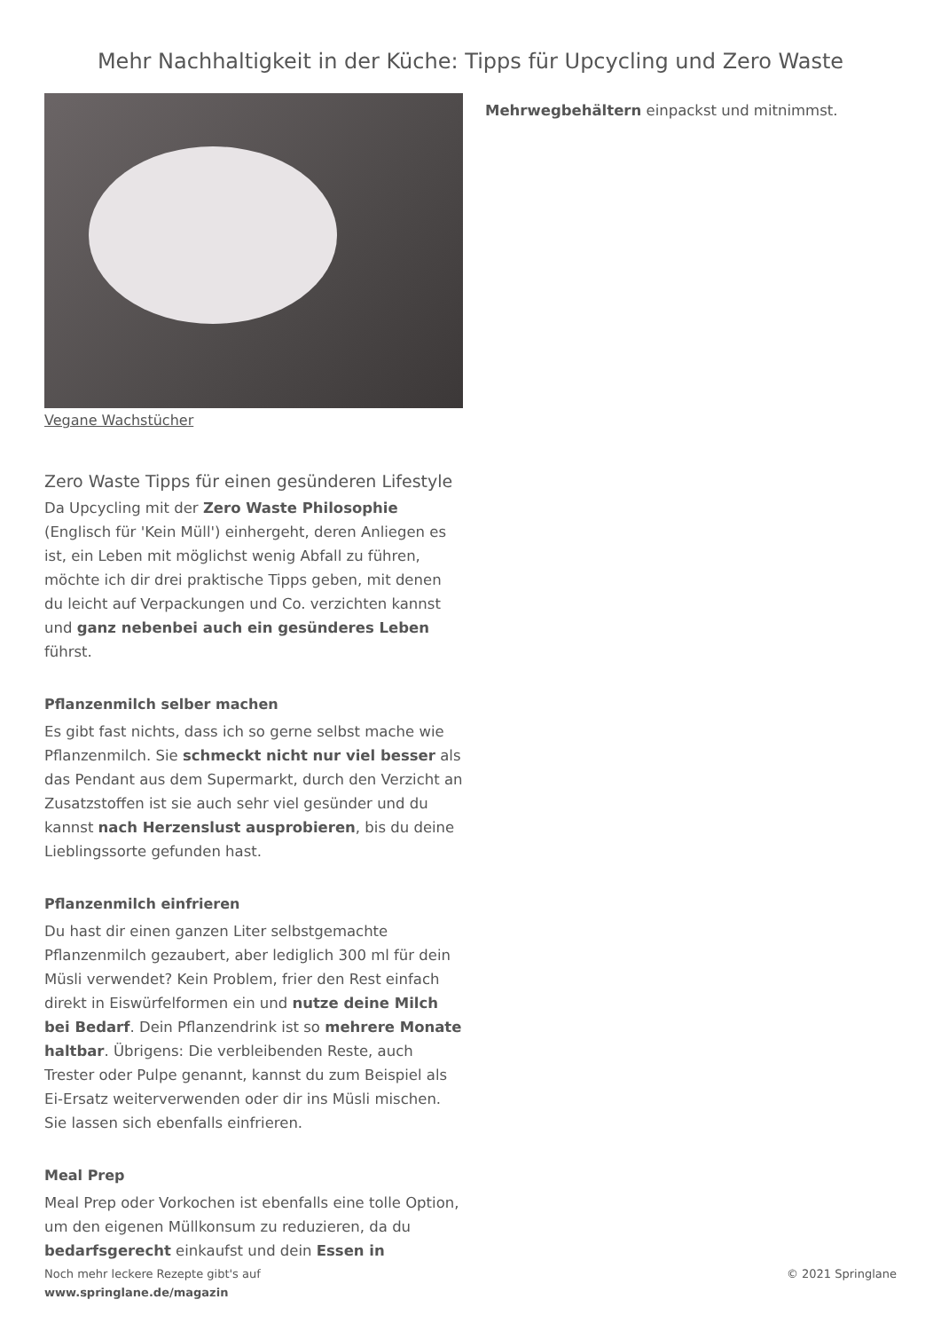Mehr Nachhaltigkeit in der Küche: Tipps für Upcycling und Zero Waste
Vegane Wachstücher
Zero Waste Tipps für einen gesünderen Lifestyle
Da Upcycling mit der Zero Waste Philosophie (Englisch für 'Kein Müll') einhergeht, deren Anliegen es ist, ein Leben mit möglichst wenig Abfall zu führen, möchte ich dir drei praktische Tipps geben, mit denen du leicht auf Verpackungen und Co. verzichten kannst und ganz nebenbei auch ein gesünderes Leben führst.
Pflanzenmilch selber machen
Es gibt fast nichts, dass ich so gerne selbst mache wie Pflanzenmilch. Sie schmeckt nicht nur viel besser als das Pendant aus dem Supermarkt, durch den Verzicht an Zusatzstoffen ist sie auch sehr viel gesünder und du kannst nach Herzenslust ausprobieren, bis du deine Lieblingssorte gefunden hast.
Pflanzenmilch einfrieren
Du hast dir einen ganzen Liter selbstgemachte Pflanzenmilch gezaubert, aber lediglich 300 ml für dein Müsli verwendet? Kein Problem, frier den Rest einfach direkt in Eiswürfelformen ein und nutze deine Milch bei Bedarf. Dein Pflanzendrink ist so mehrere Monate haltbar. Übrigens: Die verbleibenden Reste, auch Trester oder Pulpe genannt, kannst du zum Beispiel als Ei-Ersatz weiterverwenden oder dir ins Müsli mischen. Sie lassen sich ebenfalls einfrieren.
Meal Prep
Meal Prep oder Vorkochen ist ebenfalls eine tolle Option, um den eigenen Müllkonsum zu reduzieren, da du bedarfsgerecht einkaufst und dein Essen in
Mehrwegbehältern einpackst und mitnimmst.
Noch mehr leckere Rezepte gibt's auf
www.springlane.de/magazin
© 2021 Springlane